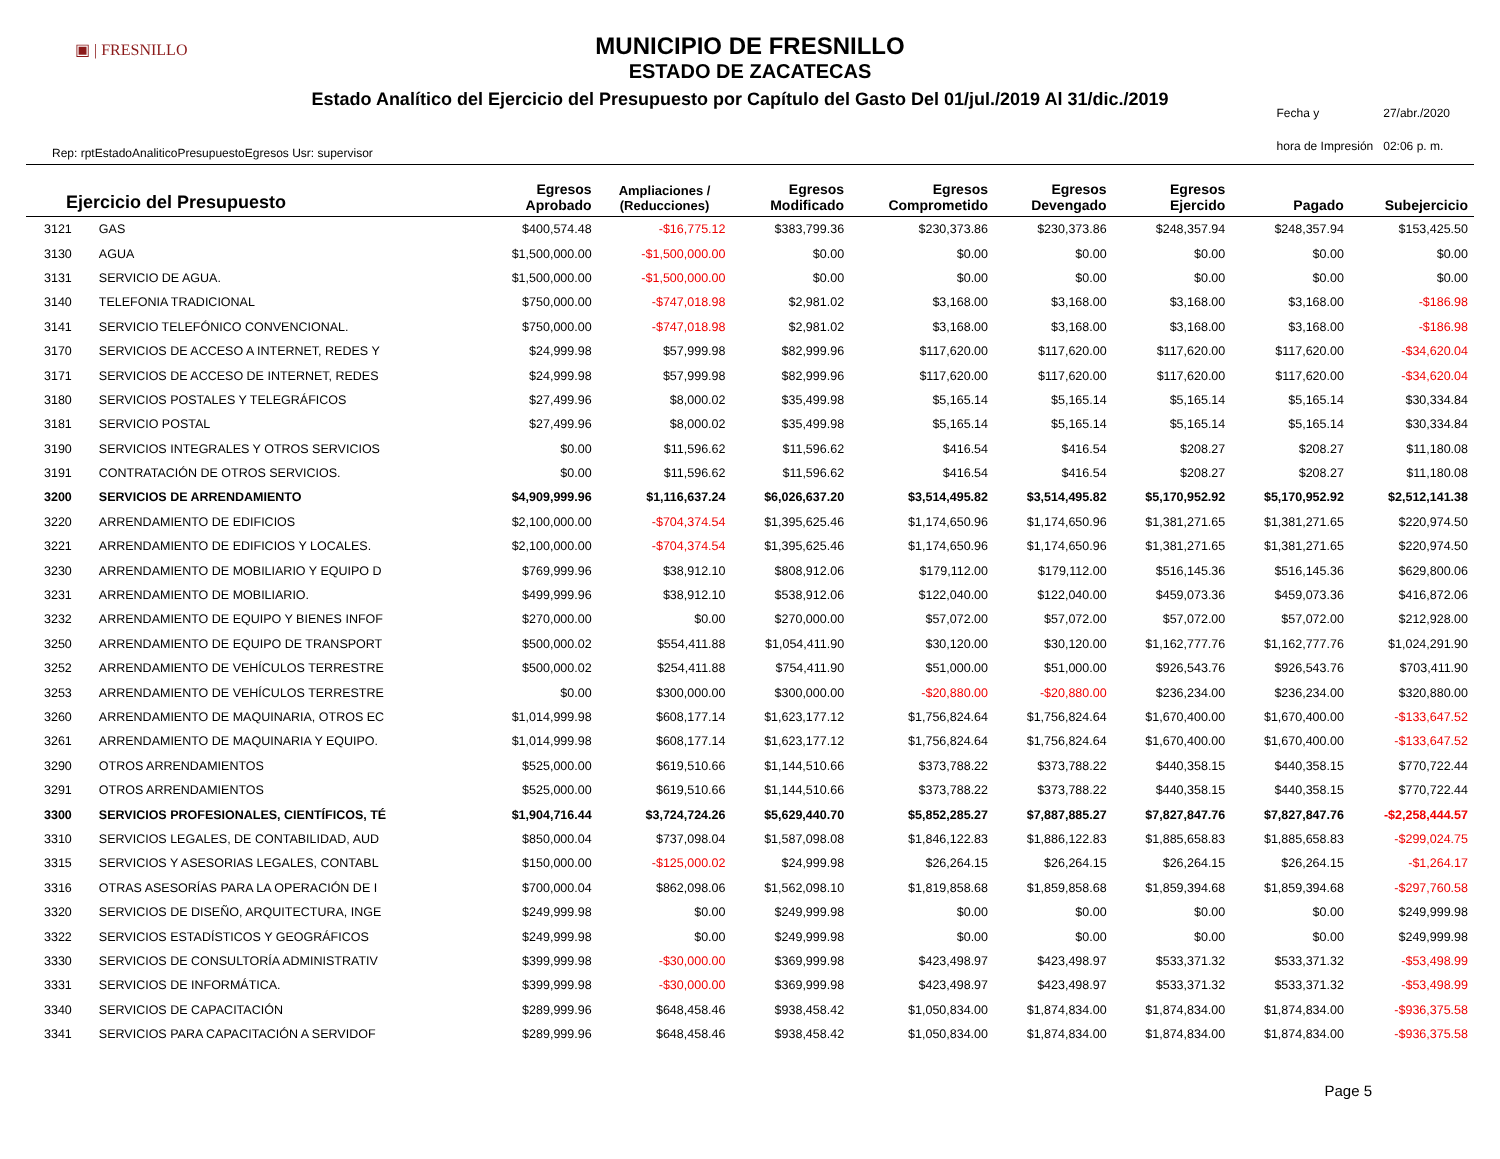▣ | FRESNILLO
MUNICIPIO DE FRESNILLO
ESTADO DE ZACATECAS
Estado Analítico del Ejercicio del Presupuesto por Capítulo del Gasto Del 01/jul./2019 Al 31/dic./2019
Rep: rptEstadoAnaliticoPresupuestoEgresos Usr: supervisor
Fecha y 27/abr./2020 hora de Impresión 02:06 p. m.
| Ejercicio del Presupuesto | | Egresos Aprobado | Ampliaciones / (Reducciones) | Egresos Modificado | Egresos Comprometido | Egresos Devengado | Egresos Ejercido | Pagado | Subejercicio |
| --- | --- | --- | --- | --- | --- | --- | --- | --- | --- |
| 3121 | GAS | $400,574.48 | -$16,775.12 | $383,799.36 | $230,373.86 | $230,373.86 | $248,357.94 | $248,357.94 | $153,425.50 |
| 3130 | AGUA | $1,500,000.00 | -$1,500,000.00 | $0.00 | $0.00 | $0.00 | $0.00 | $0.00 | $0.00 |
| 3131 | SERVICIO DE AGUA. | $1,500,000.00 | -$1,500,000.00 | $0.00 | $0.00 | $0.00 | $0.00 | $0.00 | $0.00 |
| 3140 | TELEFONIA TRADICIONAL | $750,000.00 | -$747,018.98 | $2,981.02 | $3,168.00 | $3,168.00 | $3,168.00 | $3,168.00 | -$186.98 |
| 3141 | SERVICIO TELEFÓNICO CONVENCIONAL. | $750,000.00 | -$747,018.98 | $2,981.02 | $3,168.00 | $3,168.00 | $3,168.00 | $3,168.00 | -$186.98 |
| 3170 | SERVICIOS DE ACCESO A INTERNET, REDES Y | $24,999.98 | $57,999.98 | $82,999.96 | $117,620.00 | $117,620.00 | $117,620.00 | $117,620.00 | -$34,620.04 |
| 3171 | SERVICIOS DE ACCESO DE INTERNET, REDES | $24,999.98 | $57,999.98 | $82,999.96 | $117,620.00 | $117,620.00 | $117,620.00 | $117,620.00 | -$34,620.04 |
| 3180 | SERVICIOS POSTALES Y TELEGRÁFICOS | $27,499.96 | $8,000.02 | $35,499.98 | $5,165.14 | $5,165.14 | $5,165.14 | $5,165.14 | $30,334.84 |
| 3181 | SERVICIO POSTAL | $27,499.96 | $8,000.02 | $35,499.98 | $5,165.14 | $5,165.14 | $5,165.14 | $5,165.14 | $30,334.84 |
| 3190 | SERVICIOS INTEGRALES Y OTROS SERVICIOS | $0.00 | $11,596.62 | $11,596.62 | $416.54 | $416.54 | $208.27 | $208.27 | $11,180.08 |
| 3191 | CONTRATACIÓN DE OTROS SERVICIOS. | $0.00 | $11,596.62 | $11,596.62 | $416.54 | $416.54 | $208.27 | $208.27 | $11,180.08 |
| 3200 | SERVICIOS DE ARRENDAMIENTO | $4,909,999.96 | $1,116,637.24 | $6,026,637.20 | $3,514,495.82 | $3,514,495.82 | $5,170,952.92 | $5,170,952.92 | $2,512,141.38 |
| 3220 | ARRENDAMIENTO DE EDIFICIOS | $2,100,000.00 | -$704,374.54 | $1,395,625.46 | $1,174,650.96 | $1,174,650.96 | $1,381,271.65 | $1,381,271.65 | $220,974.50 |
| 3221 | ARRENDAMIENTO DE EDIFICIOS Y LOCALES. | $2,100,000.00 | -$704,374.54 | $1,395,625.46 | $1,174,650.96 | $1,174,650.96 | $1,381,271.65 | $1,381,271.65 | $220,974.50 |
| 3230 | ARRENDAMIENTO DE MOBILIARIO Y EQUIPO D | $769,999.96 | $38,912.10 | $808,912.06 | $179,112.00 | $179,112.00 | $516,145.36 | $516,145.36 | $629,800.06 |
| 3231 | ARRENDAMIENTO DE MOBILIARIO. | $499,999.96 | $38,912.10 | $538,912.06 | $122,040.00 | $122,040.00 | $459,073.36 | $459,073.36 | $416,872.06 |
| 3232 | ARRENDAMIENTO DE EQUIPO Y BIENES INFOF | $270,000.00 | $0.00 | $270,000.00 | $57,072.00 | $57,072.00 | $57,072.00 | $57,072.00 | $212,928.00 |
| 3250 | ARRENDAMIENTO DE EQUIPO DE TRANSPORT | $500,000.02 | $554,411.88 | $1,054,411.90 | $30,120.00 | $30,120.00 | $1,162,777.76 | $1,162,777.76 | $1,024,291.90 |
| 3252 | ARRENDAMIENTO DE VEHÍCULOS TERRESTRE | $500,000.02 | $254,411.88 | $754,411.90 | $51,000.00 | $51,000.00 | $926,543.76 | $926,543.76 | $703,411.90 |
| 3253 | ARRENDAMIENTO DE VEHÍCULOS TERRESTRE | $0.00 | $300,000.00 | $300,000.00 | -$20,880.00 | -$20,880.00 | $236,234.00 | $236,234.00 | $320,880.00 |
| 3260 | ARRENDAMIENTO DE MAQUINARIA, OTROS EC | $1,014,999.98 | $608,177.14 | $1,623,177.12 | $1,756,824.64 | $1,756,824.64 | $1,670,400.00 | $1,670,400.00 | -$133,647.52 |
| 3261 | ARRENDAMIENTO DE MAQUINARIA Y EQUIPO. | $1,014,999.98 | $608,177.14 | $1,623,177.12 | $1,756,824.64 | $1,756,824.64 | $1,670,400.00 | $1,670,400.00 | -$133,647.52 |
| 3290 | OTROS ARRENDAMIENTOS | $525,000.00 | $619,510.66 | $1,144,510.66 | $373,788.22 | $373,788.22 | $440,358.15 | $440,358.15 | $770,722.44 |
| 3291 | OTROS ARRENDAMIENTOS | $525,000.00 | $619,510.66 | $1,144,510.66 | $373,788.22 | $373,788.22 | $440,358.15 | $440,358.15 | $770,722.44 |
| 3300 | SERVICIOS PROFESIONALES, CIENTÍFICOS, TÉ | $1,904,716.44 | $3,724,724.26 | $5,629,440.70 | $5,852,285.27 | $7,887,885.27 | $7,827,847.76 | $7,827,847.76 | -$2,258,444.57 |
| 3310 | SERVICIOS LEGALES, DE CONTABILIDAD, AUD | $850,000.04 | $737,098.04 | $1,587,098.08 | $1,846,122.83 | $1,886,122.83 | $1,885,658.83 | $1,885,658.83 | -$299,024.75 |
| 3315 | SERVICIOS Y ASESORIAS LEGALES, CONTABL | $150,000.00 | -$125,000.02 | $24,999.98 | $26,264.15 | $26,264.15 | $26,264.15 | $26,264.15 | -$1,264.17 |
| 3316 | OTRAS ASESORÍAS PARA LA OPERACIÓN DE I | $700,000.04 | $862,098.06 | $1,562,098.10 | $1,819,858.68 | $1,859,858.68 | $1,859,394.68 | $1,859,394.68 | -$297,760.58 |
| 3320 | SERVICIOS DE DISEÑO, ARQUITECTURA, INGE | $249,999.98 | $0.00 | $249,999.98 | $0.00 | $0.00 | $0.00 | $0.00 | $249,999.98 |
| 3322 | SERVICIOS ESTADÍSTICOS Y GEOGRÁFICOS | $249,999.98 | $0.00 | $249,999.98 | $0.00 | $0.00 | $0.00 | $0.00 | $249,999.98 |
| 3330 | SERVICIOS DE CONSULTORÍA ADMINISTRATIV | $399,999.98 | -$30,000.00 | $369,999.98 | $423,498.97 | $423,498.97 | $533,371.32 | $533,371.32 | -$53,498.99 |
| 3331 | SERVICIOS DE INFORMÁTICA. | $399,999.98 | -$30,000.00 | $369,999.98 | $423,498.97 | $423,498.97 | $533,371.32 | $533,371.32 | -$53,498.99 |
| 3340 | SERVICIOS DE CAPACITACIÓN | $289,999.96 | $648,458.46 | $938,458.42 | $1,050,834.00 | $1,874,834.00 | $1,874,834.00 | $1,874,834.00 | -$936,375.58 |
| 3341 | SERVICIOS PARA CAPACITACIÓN A SERVIDOF | $289,999.96 | $648,458.46 | $938,458.42 | $1,050,834.00 | $1,874,834.00 | $1,874,834.00 | $1,874,834.00 | -$936,375.58 |
Page 5